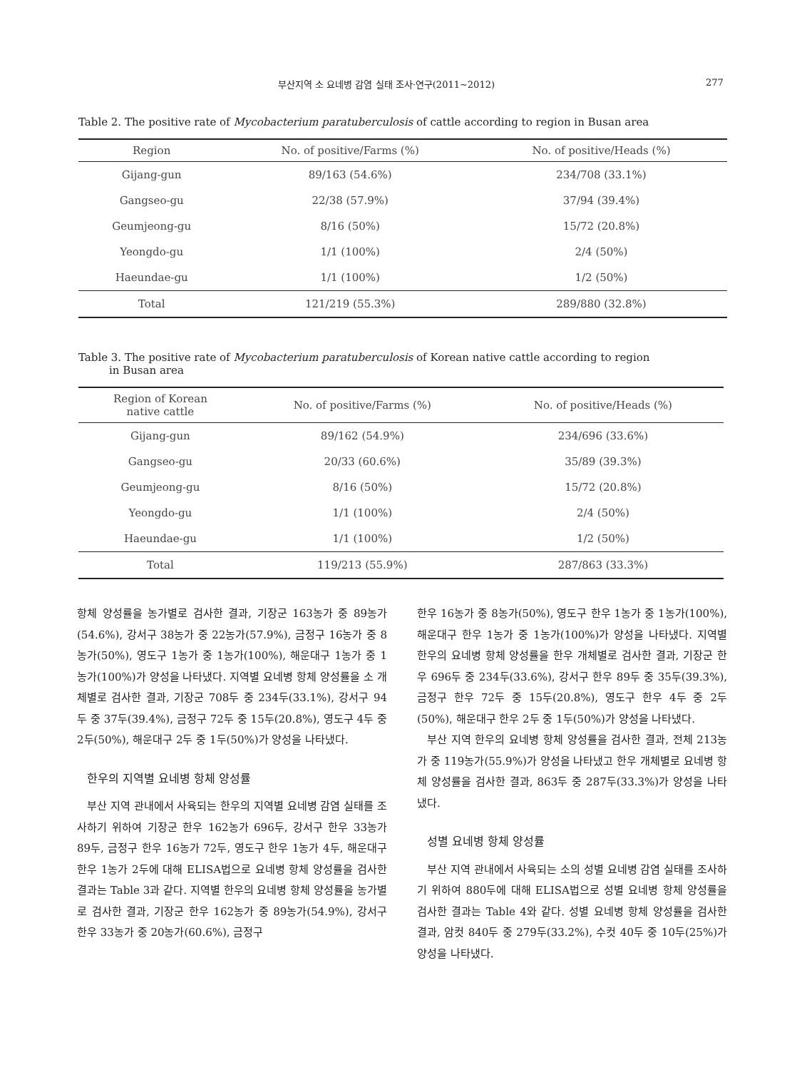부산지역 소 요네병 감염 실태 조사·연구(2011~2012) 277
Table 2. The positive rate of Mycobacterium paratuberculosis of cattle according to region in Busan area
| Region | No. of positive/Farms (%) | No. of positive/Heads (%) |
| --- | --- | --- |
| Gijang-gun | 89/163 (54.6%) | 234/708 (33.1%) |
| Gangseo-gu | 22/38 (57.9%) | 37/94 (39.4%) |
| Geumjeong-gu | 8/16 (50%) | 15/72 (20.8%) |
| Yeongdo-gu | 1/1 (100%) | 2/4 (50%) |
| Haeundae-gu | 1/1 (100%) | 1/2 (50%) |
| Total | 121/219 (55.3%) | 289/880 (32.8%) |
Table 3. The positive rate of Mycobacterium paratuberculosis of Korean native cattle according to region
in Busan area
| Region of Korean native cattle | No. of positive/Farms (%) | No. of positive/Heads (%) |
| --- | --- | --- |
| Gijang-gun | 89/162 (54.9%) | 234/696 (33.6%) |
| Gangseo-gu | 20/33 (60.6%) | 35/89 (39.3%) |
| Geumjeong-gu | 8/16 (50%) | 15/72 (20.8%) |
| Yeongdo-gu | 1/1 (100%) | 2/4 (50%) |
| Haeundae-gu | 1/1 (100%) | 1/2 (50%) |
| Total | 119/213 (55.9%) | 287/863 (33.3%) |
항체 양성률을 농가별로 검사한 결과, 기장군 163농가 중 89농가(54.6%), 강서구 38농가 중 22농가(57.9%), 금정구 16농가 중 8농가(50%), 영도구 1농가 중 1농가(100%), 해운대구 1농가 중 1농가(100%)가 양성을 나타냈다. 지역별 요네병 항체 양성률을 소 개체별로 검사한 결과, 기장군 708두 중 234두(33.1%), 강서구 94두 중 37두(39.4%), 금정구 72두 중 15두(20.8%), 영도구 4두 중 2두(50%), 해운대구 2두 중 1두(50%)가 양성을 나타냈다.
한우의 지역별 요네병 항체 양성률
부산 지역 관내에서 사육되는 한우의 지역별 요네병 감염 실태를 조사하기 위하여 기장군 한우 162농가 696두, 강서구 한우 33농가 89두, 금정구 한우 16농가 72두, 영도구 한우 1농가 4두, 해운대구 한우 1농가 2두에 대해 ELISA법으로 요네병 항체 양성률을 검사한 결과는 Table 3과 같다. 지역별 한우의 요네병 항체 양성률을 농가별로 검사한 결과, 기장군 한우 162농가 중 89농가(54.9%), 강서구 한우 33농가 중 20농가(60.6%), 금정구
한우 16농가 중 8농가(50%), 영도구 한우 1농가 중 1농가(100%), 해운대구 한우 1농가 중 1농가(100%)가 양성을 나타냈다. 지역별 한우의 요네병 항체 양성률을 한우 개체별로 검사한 결과, 기장군 한우 696두 중 234두(33.6%), 강서구 한우 89두 중 35두(39.3%), 금정구 한우 72두 중 15두(20.8%), 영도구 한우 4두 중 2두(50%), 해운대구 한우 2두 중 1두(50%)가 양성을 나타냈다.
부산 지역 한우의 요네병 항체 양성률을 검사한 결과, 전체 213농가 중 119농가(55.9%)가 양성을 나타냈고 한우 개체별로 요네병 항체 양성률을 검사한 결과, 863두 중 287두(33.3%)가 양성을 나타냈다.
성별 요네병 항체 양성률
부산 지역 관내에서 사육되는 소의 성별 요네병 감염 실태를 조사하기 위하여 880두에 대해 ELISA법으로 성별 요네병 항체 양성률을 검사한 결과는 Table 4와 같다. 성별 요네병 항체 양성률을 검사한 결과, 암컷 840두 중 279두(33.2%), 수컷 40두 중 10두(25%)가 양성을 나타냈다.